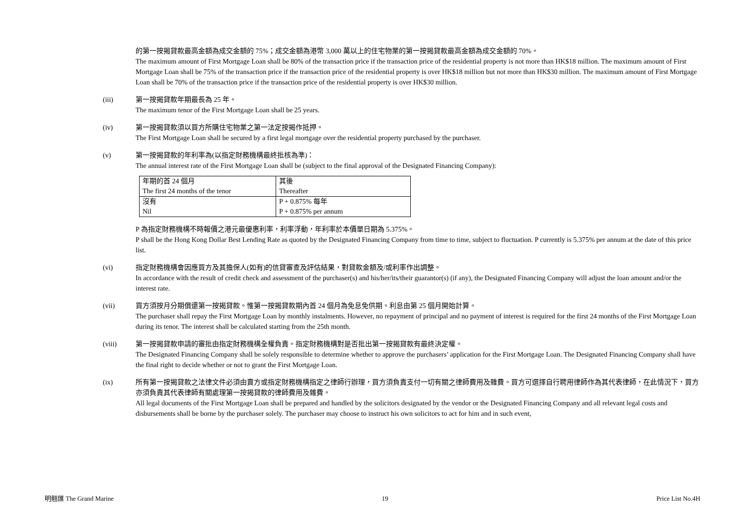的第一按揭貸款最高金額為成交金額的 75%；成交金額為港幣 3,000 萬以上的住宅物業的第一按揭貸款最高金額為成交金額的 70%。
The maximum amount of First Mortgage Loan shall be 80% of the transaction price if the transaction price of the residential property is not more than HK$18 million. The maximum amount of First Mortgage Loan shall be 75% of the transaction price if the transaction price of the residential property is over HK$18 million but not more than HK$30 million. The maximum amount of First Mortgage Loan shall be 70% of the transaction price if the transaction price of the residential property is over HK$30 million.
(iii) 第一按揭貸款年期最長為 25 年。
The maximum tenor of the First Mortgage Loan shall be 25 years.
(iv) 第一按揭貸款須以買方所購住宅物業之第一法定按揭作抵押。
The First Mortgage Loan shall be secured by a first legal mortgage over the residential property purchased by the purchaser.
(v) 第一按揭貸款的年利率為(以指定財務機構最終批核為準)：
The annual interest rate of the First Mortgage Loan shall be (subject to the final approval of the Designated Financing Company):
| 年期的首 24 個月 The first 24 months of the tenor | 其後 Thereafter |
| 沒有 Nil | P + 0.875% 每年 P + 0.875% per annum |
P 為指定財務機構不時報價之港元最優惠利率，利率浮動，年利率於本價單日期為 5.375%。
P shall be the Hong Kong Dollar Best Lending Rate as quoted by the Designated Financing Company from time to time, subject to fluctuation. P currently is 5.375% per annum at the date of this price list.
(vi) 指定財務機構會因應買方及其擔保人(如有)的信貸審查及評估結果，對貸款金額及/或利率作出調整。
In accordance with the result of credit check and assessment of the purchaser(s) and his/her/its/their guarantor(s) (if any), the Designated Financing Company will adjust the loan amount and/or the interest rate.
(vii) 買方須按月分期償還第一按揭貸款。惟第一按揭貸款期內首 24 個月為免息免供期。利息由第 25 個月開始計算。
The purchaser shall repay the First Mortgage Loan by monthly instalments. However, no repayment of principal and no payment of interest is required for the first 24 months of the First Mortgage Loan during its tenor. The interest shall be calculated starting from the 25th month.
(viii) 第一按揭貸款申請的審批由指定財務機構全權負責。指定財務機構對是否批出第一按揭貸款有最終決定權。
The Designated Financing Company shall be solely responsible to determine whether to approve the purchasers’ application for the First Mortgage Loan. The Designated Financing Company shall have the final right to decide whether or not to grant the First Mortgage Loan.
(ix) 所有第一按揭貸款之法律文件必須由賣方或指定財務機構指定之律師行辦理，買方須負責支付一切有關之律師費用及雜費。買方可選擇自行聘用律師作為其代表律師，在此情況下，買方亦須負責其代表律師有關處理第一按揭貸款的律師費用及雜費。
All legal documents of the First Mortgage Loan shall be prepared and handled by the solicitors designated by the vendor or the Designated Financing Company and all relevant legal costs and disbursements shall be borne by the purchaser solely. The purchaser may choose to instruct his own solicitors to act for him and in such event,
明翹匯 The Grand Marine 19 Price List No.4H